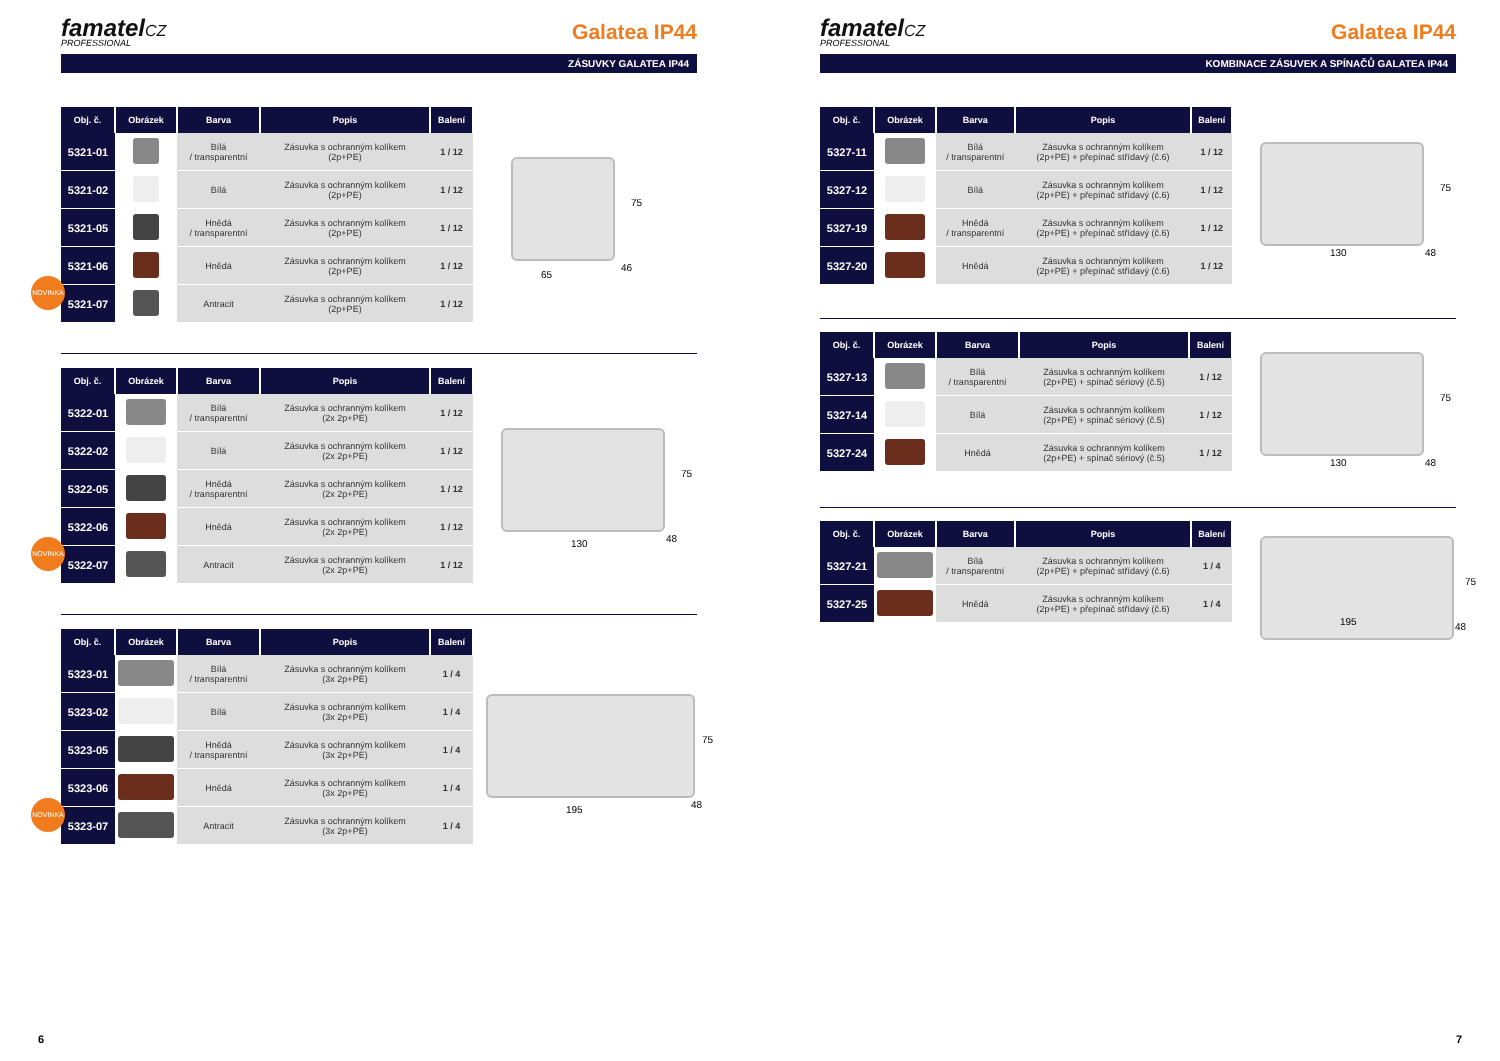famatelCZ
PROFESSIONAL
Galatea IP44
ZÁSUVKY GALATEA IP44
| Obj. č. | Obrázek | Barva | Popis | Balení |
| --- | --- | --- | --- | --- |
| 5321-01 | | Bílá / transparentní | Zásuvka s ochranným kolíkem (2p+PE) | 1 / 12 |
| 5321-02 | | Bílá | Zásuvka s ochranným kolíkem (2p+PE) | 1 / 12 |
| 5321-05 | | Hnědá / transparentní | Zásuvka s ochranným kolíkem (2p+PE) | 1 / 12 |
| 5321-06 | | Hnědá | Zásuvka s ochranným kolíkem (2p+PE) | 1 / 12 |
| 5321-07 | | Antracit | Zásuvka s ochranným kolíkem (2p+PE) | 1 / 12 |
75
46
65
NOVINKA
| Obj. č. | Obrázek | Barva | Popis | Balení |
| --- | --- | --- | --- | --- |
| 5322-01 | | Bílá / transparentní | Zásuvka s ochranným kolíkem (2x 2p+PE) | 1 / 12 |
| 5322-02 | | Bílá | Zásuvka s ochranným kolíkem (2x 2p+PE) | 1 / 12 |
| 5322-05 | | Hnědá / transparentní | Zásuvka s ochranným kolíkem (2x 2p+PE) | 1 / 12 |
| 5322-06 | | Hnědá | Zásuvka s ochranným kolíkem (2x 2p+PE) | 1 / 12 |
| 5322-07 | | Antracit | Zásuvka s ochranným kolíkem (2x 2p+PE) | 1 / 12 |
75
48 130
NOVINKA
| Obj. č. | Obrázek | Barva | Popis | Balení |
| --- | --- | --- | --- | --- |
| 5323-01 | | Bílá / transparentní | Zásuvka s ochranným kolíkem (3x 2p+PE) | 1 / 4 |
| 5323-02 | | Bílá | Zásuvka s ochranným kolíkem (3x 2p+PE) | 1 / 4 |
| 5323-05 | | Hnědá / transparentní | Zásuvka s ochranným kolíkem (3x 2p+PE) | 1 / 4 |
| 5323-06 | | Hnědá | Zásuvka s ochranným kolíkem (3x 2p+PE) | 1 / 4 |
| 5323-07 | | Antracit | Zásuvka s ochranným kolíkem (3x 2p+PE) | 1 / 4 |
75
48 195
NOVINKA
6
famatelCZ
PROFESSIONAL
Galatea IP44
KOMBINACE ZÁSUVEK A SPÍNAČŮ GALATEA IP44
| Obj. č. | Obrázek | Barva | Popis | Balení |
| --- | --- | --- | --- | --- |
| 5327-11 | | Bílá / transparentní | Zásuvka s ochranným kolíkem (2p+PE) + přepínač střídavý (č.6) | 1 / 12 |
| 5327-12 | | Bílá | Zásuvka s ochranným kolíkem (2p+PE) + přepínač střídavý (č.6) | 1 / 12 |
| 5327-19 | | Hnědá / transparentní | Zásuvka s ochranným kolíkem (2p+PE) + přepínač střídavý (č.6) | 1 / 12 |
| 5327-20 | | Hnědá | Zásuvka s ochranným kolíkem (2p+PE) + přepínač střídavý (č.6) | 1 / 12 |
75
48 130
| Obj. č. | Obrázek | Barva | Popis | Balení |
| --- | --- | --- | --- | --- |
| 5327-13 | | Bílá / transparentní | Zásuvka s ochranným kolíkem (2p+PE) + spínač sériový (č.5) | 1 / 12 |
| 5327-14 | | Bílá | Zásuvka s ochranným kolíkem (2p+PE) + spínač sériový (č.5) | 1 / 12 |
| 5327-24 | | Hnědá | Zásuvka s ochranným kolíkem (2p+PE) + spínač sériový (č.5) | 1 / 12 |
75
48 130
| Obj. č. | Obrázek | Barva | Popis | Balení |
| --- | --- | --- | --- | --- |
| 5327-21 | | Bílá / transparentní | Zásuvka s ochranným kolíkem (2p+PE) + přepínač střídavý (č.6) | 1 / 4 |
| 5327-25 | | Hnědá | Zásuvka s ochranným kolíkem (2p+PE) + přepínač střídavý (č.6) | 1 / 4 |
75
48 195
7